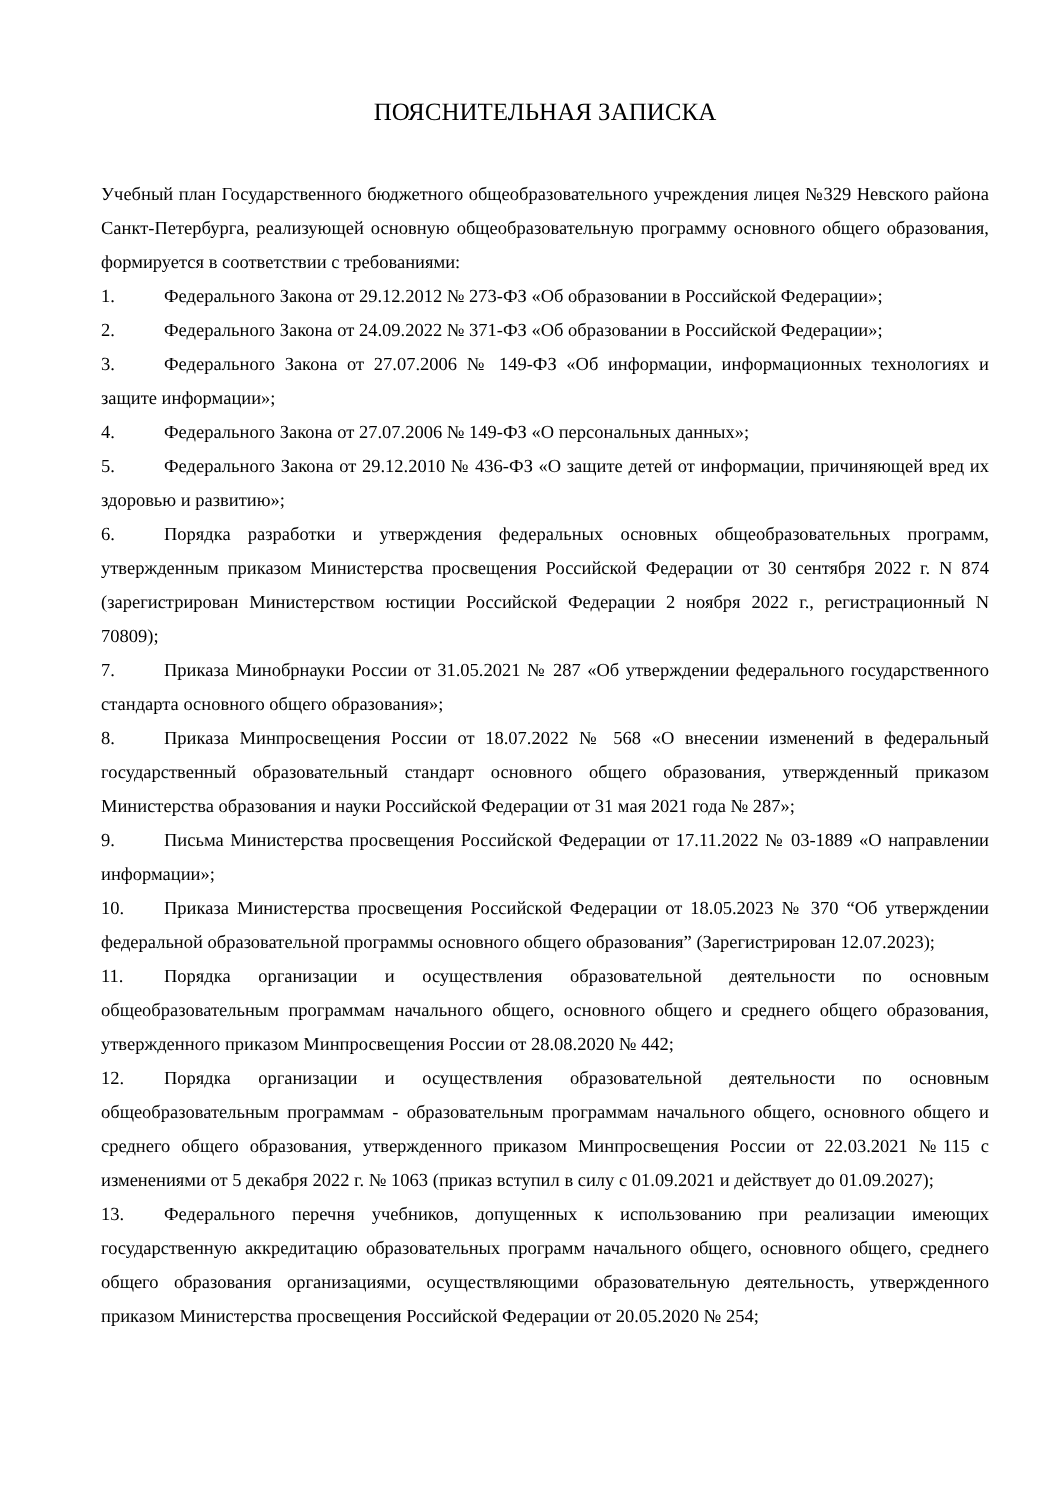ПОЯСНИТЕЛЬНАЯ ЗАПИСКА
Учебный план Государственного бюджетного общеобразовательного учреждения лицея №329 Невского района Санкт-Петербурга, реализующей основную общеобразовательную программу основного общего образования, формируется в соответствии с требованиями:
1. Федерального Закона от 29.12.2012 № 273-ФЗ «Об образовании в Российской Федерации»;
2. Федерального Закона от 24.09.2022 № 371-ФЗ «Об образовании в Российской Федерации»;
3. Федерального Закона от 27.07.2006 № 149-ФЗ «Об информации, информационных технологиях и защите информации»;
4. Федерального Закона от 27.07.2006 № 149-ФЗ «О персональных данных»;
5. Федерального Закона от 29.12.2010 № 436-ФЗ «О защите детей от информации, причиняющей вред их здоровью и развитию»;
6. Порядка разработки и утверждения федеральных основных общеобразовательных программ, утвержденным приказом Министерства просвещения Российской Федерации от 30 сентября 2022 г. N 874 (зарегистрирован Министерством юстиции Российской Федерации 2 ноября 2022 г., регистрационный N 70809);
7. Приказа Минобрнауки России от 31.05.2021 № 287 «Об утверждении федерального государственного стандарта основного общего образования»;
8. Приказа Минпросвещения России от 18.07.2022 № 568 «О внесении изменений в федеральный государственный образовательный стандарт основного общего образования, утвержденный приказом Министерства образования и науки Российской Федерации от 31 мая 2021 года № 287»;
9. Письма Министерства просвещения Российской Федерации от 17.11.2022 № 03-1889 «О направлении информации»;
10. Приказа Министерства просвещения Российской Федерации от 18.05.2023 № 370 “Об утверждении федеральной образовательной программы основного общего образования” (Зарегистрирован 12.07.2023);
11. Порядка организации и осуществления образовательной деятельности по основным общеобразовательным программам начального общего, основного общего и среднего общего образования, утвержденного приказом Минпросвещения России от 28.08.2020 № 442;
12. Порядка организации и осуществления образовательной деятельности по основным общеобразовательным программам - образовательным программам начального общего, основного общего и среднего общего образования, утвержденного приказом Минпросвещения России от 22.03.2021 №115 с изменениями от 5 декабря 2022 г. № 1063 (приказ вступил в силу с 01.09.2021 и действует до 01.09.2027);
13. Федерального перечня учебников, допущенных к использованию при реализации имеющих государственную аккредитацию образовательных программ начального общего, основного общего, среднего общего образования организациями, осуществляющими образовательную деятельность, утвержденного приказом Министерства просвещения Российской Федерации от 20.05.2020 № 254;